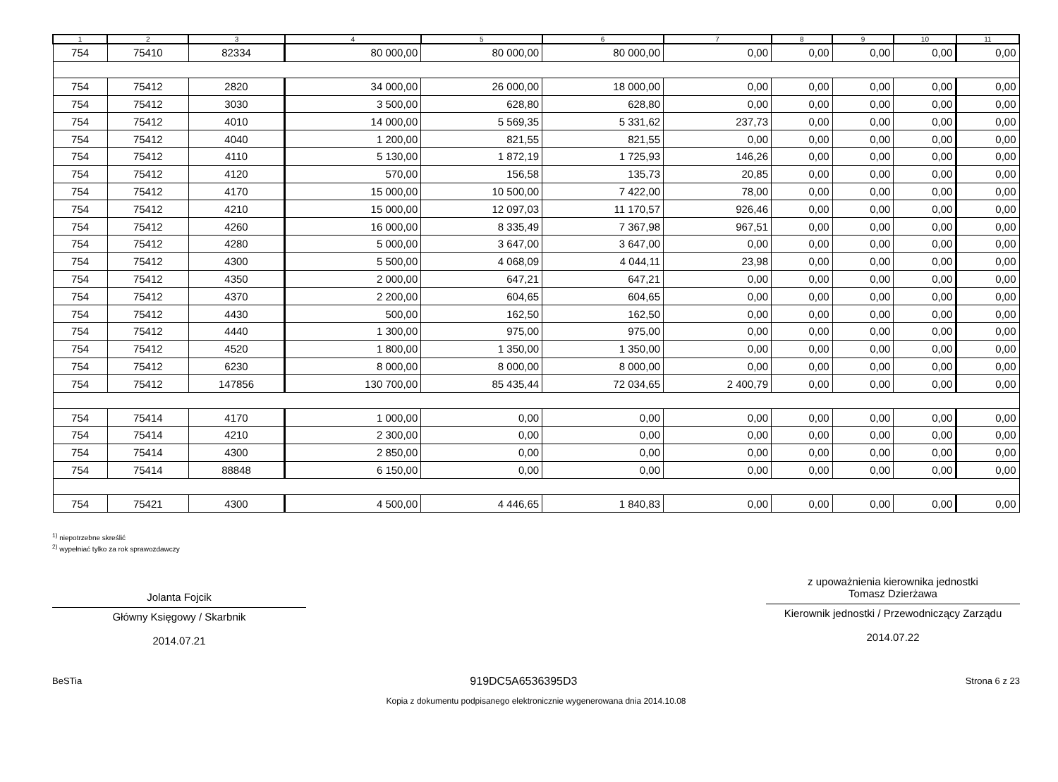| 1 | 2 | 3 | 4 | 5 | 6 | 7 | 8 | 9 | 10 | 11 |
| --- | --- | --- | --- | --- | --- | --- | --- | --- | --- | --- |
| 754 | 75410 | 82334 | 80 000,00 | 80 000,00 | 80 000,00 | 0,00 | 0,00 | 0,00 | 0,00 | 0,00 |
| 754 | 75412 | 2820 | 34 000,00 | 26 000,00 | 18 000,00 | 0,00 | 0,00 | 0,00 | 0,00 | 0,00 |
| 754 | 75412 | 3030 | 3 500,00 | 628,80 | 628,80 | 0,00 | 0,00 | 0,00 | 0,00 | 0,00 |
| 754 | 75412 | 4010 | 14 000,00 | 5 569,35 | 5 331,62 | 237,73 | 0,00 | 0,00 | 0,00 | 0,00 |
| 754 | 75412 | 4040 | 1 200,00 | 821,55 | 821,55 | 0,00 | 0,00 | 0,00 | 0,00 | 0,00 |
| 754 | 75412 | 4110 | 5 130,00 | 1 872,19 | 1 725,93 | 146,26 | 0,00 | 0,00 | 0,00 | 0,00 |
| 754 | 75412 | 4120 | 570,00 | 156,58 | 135,73 | 20,85 | 0,00 | 0,00 | 0,00 | 0,00 |
| 754 | 75412 | 4170 | 15 000,00 | 10 500,00 | 7 422,00 | 78,00 | 0,00 | 0,00 | 0,00 | 0,00 |
| 754 | 75412 | 4210 | 15 000,00 | 12 097,03 | 11 170,57 | 926,46 | 0,00 | 0,00 | 0,00 | 0,00 |
| 754 | 75412 | 4260 | 16 000,00 | 8 335,49 | 7 367,98 | 967,51 | 0,00 | 0,00 | 0,00 | 0,00 |
| 754 | 75412 | 4280 | 5 000,00 | 3 647,00 | 3 647,00 | 0,00 | 0,00 | 0,00 | 0,00 | 0,00 |
| 754 | 75412 | 4300 | 5 500,00 | 4 068,09 | 4 044,11 | 23,98 | 0,00 | 0,00 | 0,00 | 0,00 |
| 754 | 75412 | 4350 | 2 000,00 | 647,21 | 647,21 | 0,00 | 0,00 | 0,00 | 0,00 | 0,00 |
| 754 | 75412 | 4370 | 2 200,00 | 604,65 | 604,65 | 0,00 | 0,00 | 0,00 | 0,00 | 0,00 |
| 754 | 75412 | 4430 | 500,00 | 162,50 | 162,50 | 0,00 | 0,00 | 0,00 | 0,00 | 0,00 |
| 754 | 75412 | 4440 | 1 300,00 | 975,00 | 975,00 | 0,00 | 0,00 | 0,00 | 0,00 | 0,00 |
| 754 | 75412 | 4520 | 1 800,00 | 1 350,00 | 1 350,00 | 0,00 | 0,00 | 0,00 | 0,00 | 0,00 |
| 754 | 75412 | 6230 | 8 000,00 | 8 000,00 | 8 000,00 | 0,00 | 0,00 | 0,00 | 0,00 | 0,00 |
| 754 | 75412 | 147856 | 130 700,00 | 85 435,44 | 72 034,65 | 2 400,79 | 0,00 | 0,00 | 0,00 | 0,00 |
| 754 | 75414 | 4170 | 1 000,00 | 0,00 | 0,00 | 0,00 | 0,00 | 0,00 | 0,00 | 0,00 |
| 754 | 75414 | 4210 | 2 300,00 | 0,00 | 0,00 | 0,00 | 0,00 | 0,00 | 0,00 | 0,00 |
| 754 | 75414 | 4300 | 2 850,00 | 0,00 | 0,00 | 0,00 | 0,00 | 0,00 | 0,00 | 0,00 |
| 754 | 75414 | 88848 | 6 150,00 | 0,00 | 0,00 | 0,00 | 0,00 | 0,00 | 0,00 | 0,00 |
| 754 | 75421 | 4300 | 4 500,00 | 4 446,65 | 1 840,83 | 0,00 | 0,00 | 0,00 | 0,00 | 0,00 |
<sup>1)</sup> niepotrzebne skreślić
<sup>2)</sup> wypełniać tylko za rok sprawozdawczy
Jolanta Fojcik
Główny Księgowy / Skarbnik
2014.07.21
z upoważnienia kierownika jednostki
Tomasz Dzierżawa
Kierownik jednostki / Przewodniczący Zarządu
2014.07.22
BeSTia 919DC5A6536395D3 Strona 6 z 23
Kopia z dokumentu podpisanego elektronicznie wygenerowana dnia 2014.10.08